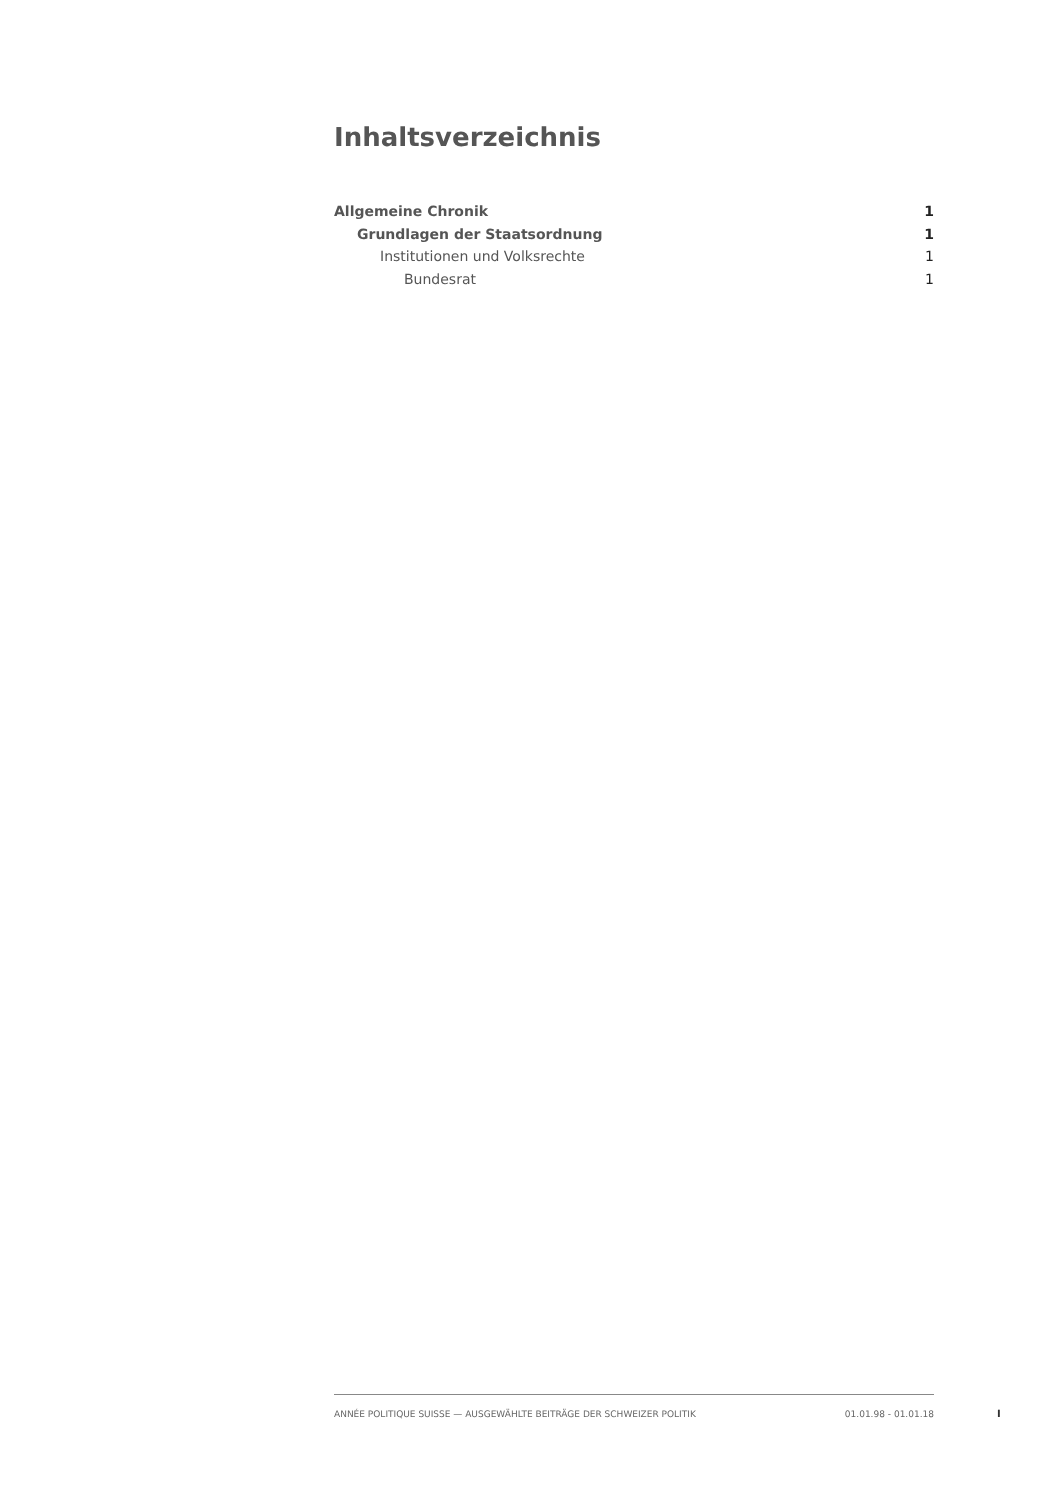Inhaltsverzeichnis
Allgemeine Chronik 1
Grundlagen der Staatsordnung 1
Institutionen und Volksrechte 1
Bundesrat 1
ANNÉE POLITIQUE SUISSE — AUSGEWÄHLTE BEITRÄGE DER SCHWEIZER POLITIK 01.01.98 - 01.01.18
I